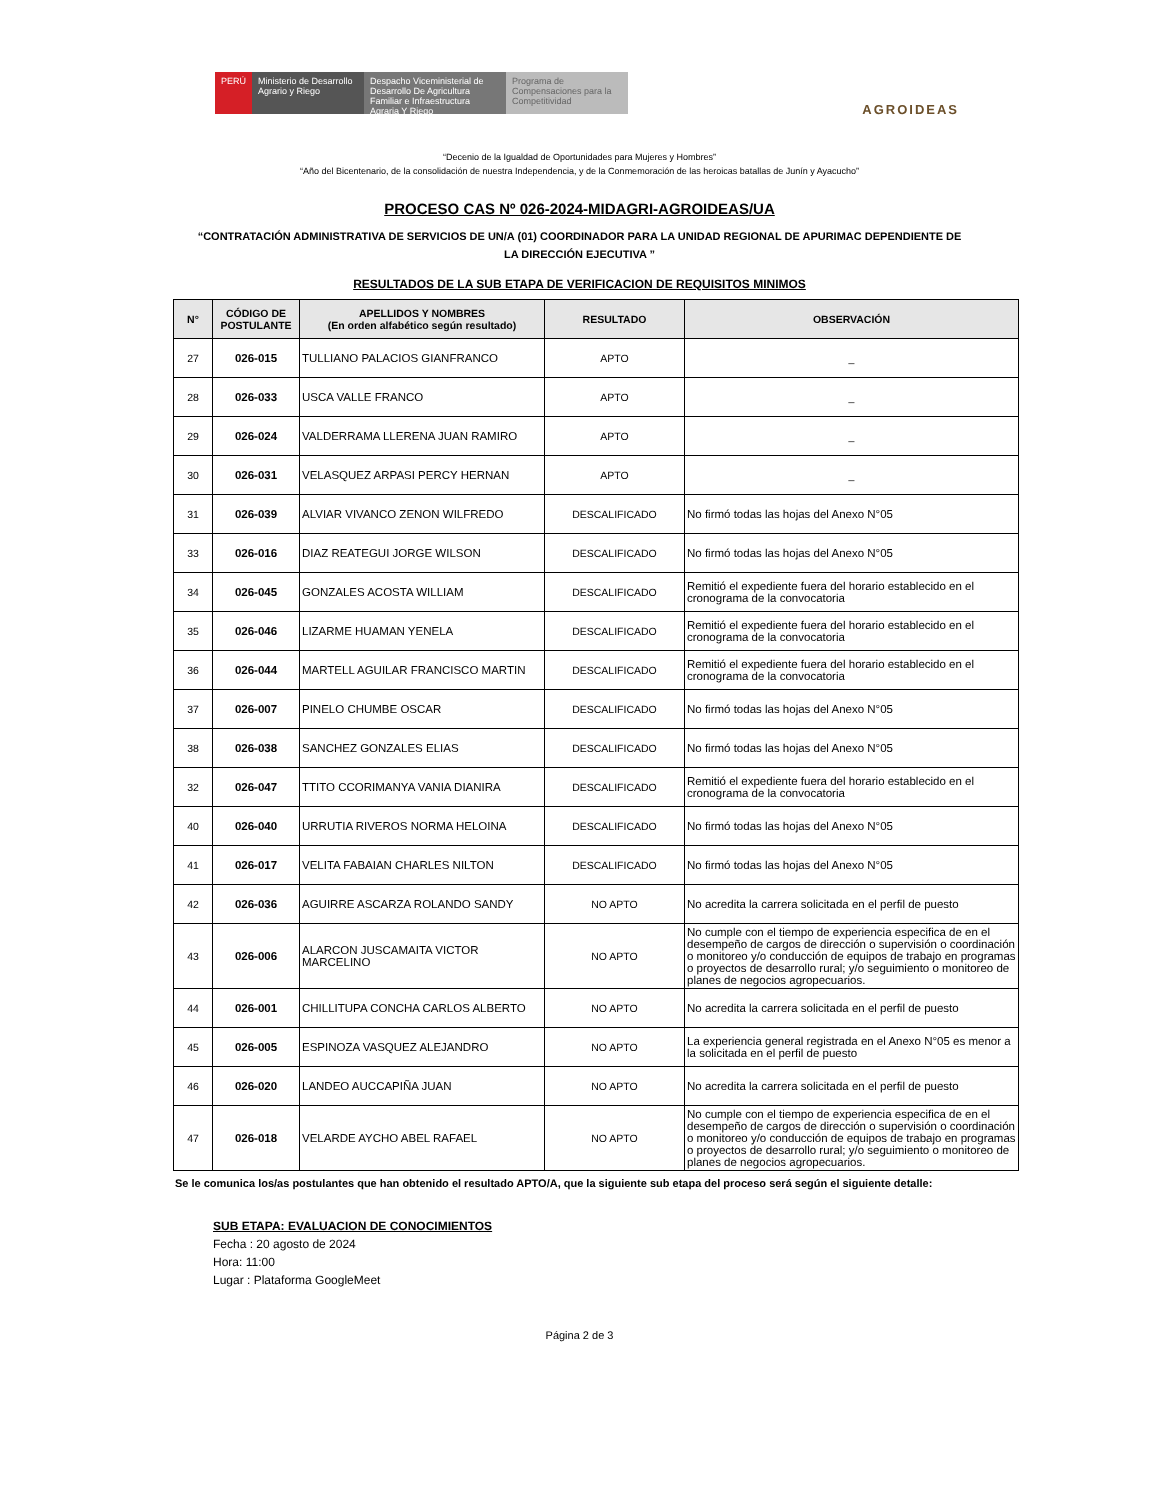PERÚ Ministerio de Desarrollo Agrario y Riego
Despacho Viceministerial de Desarrollo De Agricultura Familiar e Infraestructura Agraria Y Riego
Programa de Compensaciones para la Competitividad
AGROIDEAS
“Decenio de la Igualdad de Oportunidades para Mujeres y Hombres”
“Año del Bicentenario, de la consolidación de nuestra Independencia, y de la Conmemoración de las heroicas batallas de Junín y Ayacucho”
PROCESO CAS Nº 026-2024-MIDAGRI-AGROIDEAS/UA
“CONTRATACIÓN ADMINISTRATIVA DE SERVICIOS DE UN/A (01) COORDINADOR PARA LA UNIDAD REGIONAL DE APURIMAC DEPENDIENTE DE LA DIRECCIÓN EJECUTIVA ”
RESULTADOS DE LA SUB ETAPA DE VERIFICACION DE REQUISITOS MINIMOS
| N° | CÓDIGO DE POSTULANTE | APELLIDOS Y NOMBRES (En orden alfabético según resultado) | RESULTADO | OBSERVACIÓN |
| --- | --- | --- | --- | --- |
| 27 | 026-015 | TULLIANO PALACIOS GIANFRANCO | APTO | _ |
| 28 | 026-033 | USCA VALLE FRANCO | APTO | _ |
| 29 | 026-024 | VALDERRAMA LLERENA JUAN RAMIRO | APTO | _ |
| 30 | 026-031 | VELASQUEZ ARPASI PERCY HERNAN | APTO | _ |
| 31 | 026-039 | ALVIAR VIVANCO ZENON WILFREDO | DESCALIFICADO | No firmó todas las hojas del Anexo N°05 |
| 33 | 026-016 | DIAZ REATEGUI JORGE WILSON | DESCALIFICADO | No firmó todas las hojas del Anexo N°05 |
| 34 | 026-045 | GONZALES ACOSTA WILLIAM | DESCALIFICADO | Remitió el expediente fuera del horario establecido en el cronograma de la convocatoria |
| 35 | 026-046 | LIZARME HUAMAN YENELA | DESCALIFICADO | Remitió el expediente fuera del horario establecido en el cronograma de la convocatoria |
| 36 | 026-044 | MARTELL AGUILAR FRANCISCO MARTIN | DESCALIFICADO | Remitió el expediente fuera del horario establecido en el cronograma de la convocatoria |
| 37 | 026-007 | PINELO CHUMBE OSCAR | DESCALIFICADO | No firmó todas las hojas del Anexo N°05 |
| 38 | 026-038 | SANCHEZ GONZALES ELIAS | DESCALIFICADO | No firmó todas las hojas del Anexo N°05 |
| 32 | 026-047 | TTITO CCORIMANYA VANIA DIANIRA | DESCALIFICADO | Remitió el expediente fuera del horario establecido en el cronograma de la convocatoria |
| 40 | 026-040 | URRUTIA RIVEROS NORMA HELOINA | DESCALIFICADO | No firmó todas las hojas del Anexo N°05 |
| 41 | 026-017 | VELITA FABAIAN CHARLES NILTON | DESCALIFICADO | No firmó todas las hojas del Anexo N°05 |
| 42 | 026-036 | AGUIRRE ASCARZA ROLANDO SANDY | NO APTO | No acredita la carrera solicitada en el perfil de puesto |
| 43 | 026-006 | ALARCON JUSCAMAITA VICTOR MARCELINO | NO APTO | No cumple con el tiempo de experiencia especifica de en el desempeño de cargos de dirección o supervisión o coordinación o monitoreo y/o conducción de equipos de trabajo en programas o proyectos de desarrollo rural; y/o seguimiento o monitoreo de planes de negocios agropecuarios. |
| 44 | 026-001 | CHILLITUPA CONCHA CARLOS ALBERTO | NO APTO | No acredita la carrera solicitada en el perfil de puesto |
| 45 | 026-005 | ESPINOZA VASQUEZ ALEJANDRO | NO APTO | La experiencia general registrada en el Anexo N°05 es menor a la solicitada en el perfil de puesto |
| 46 | 026-020 | LANDEO AUCCAPIÑA JUAN | NO APTO | No acredita la carrera solicitada en el perfil de puesto |
| 47 | 026-018 | VELARDE AYCHO ABEL RAFAEL | NO APTO | No cumple con el tiempo de experiencia especifica de en el desempeño de cargos de dirección o supervisión o coordinación o monitoreo y/o conducción de equipos de trabajo en programas o proyectos de desarrollo rural; y/o seguimiento o monitoreo de planes de negocios agropecuarios. |
Se le comunica los/as postulantes que han obtenido el resultado APTO/A, que la siguiente sub etapa del proceso será según el siguiente detalle:
SUB ETAPA: EVALUACION DE CONOCIMIENTOS
Fecha : 20 agosto de 2024
Hora: 11:00
Lugar : Plataforma GoogleMeet
Página 2 de 3